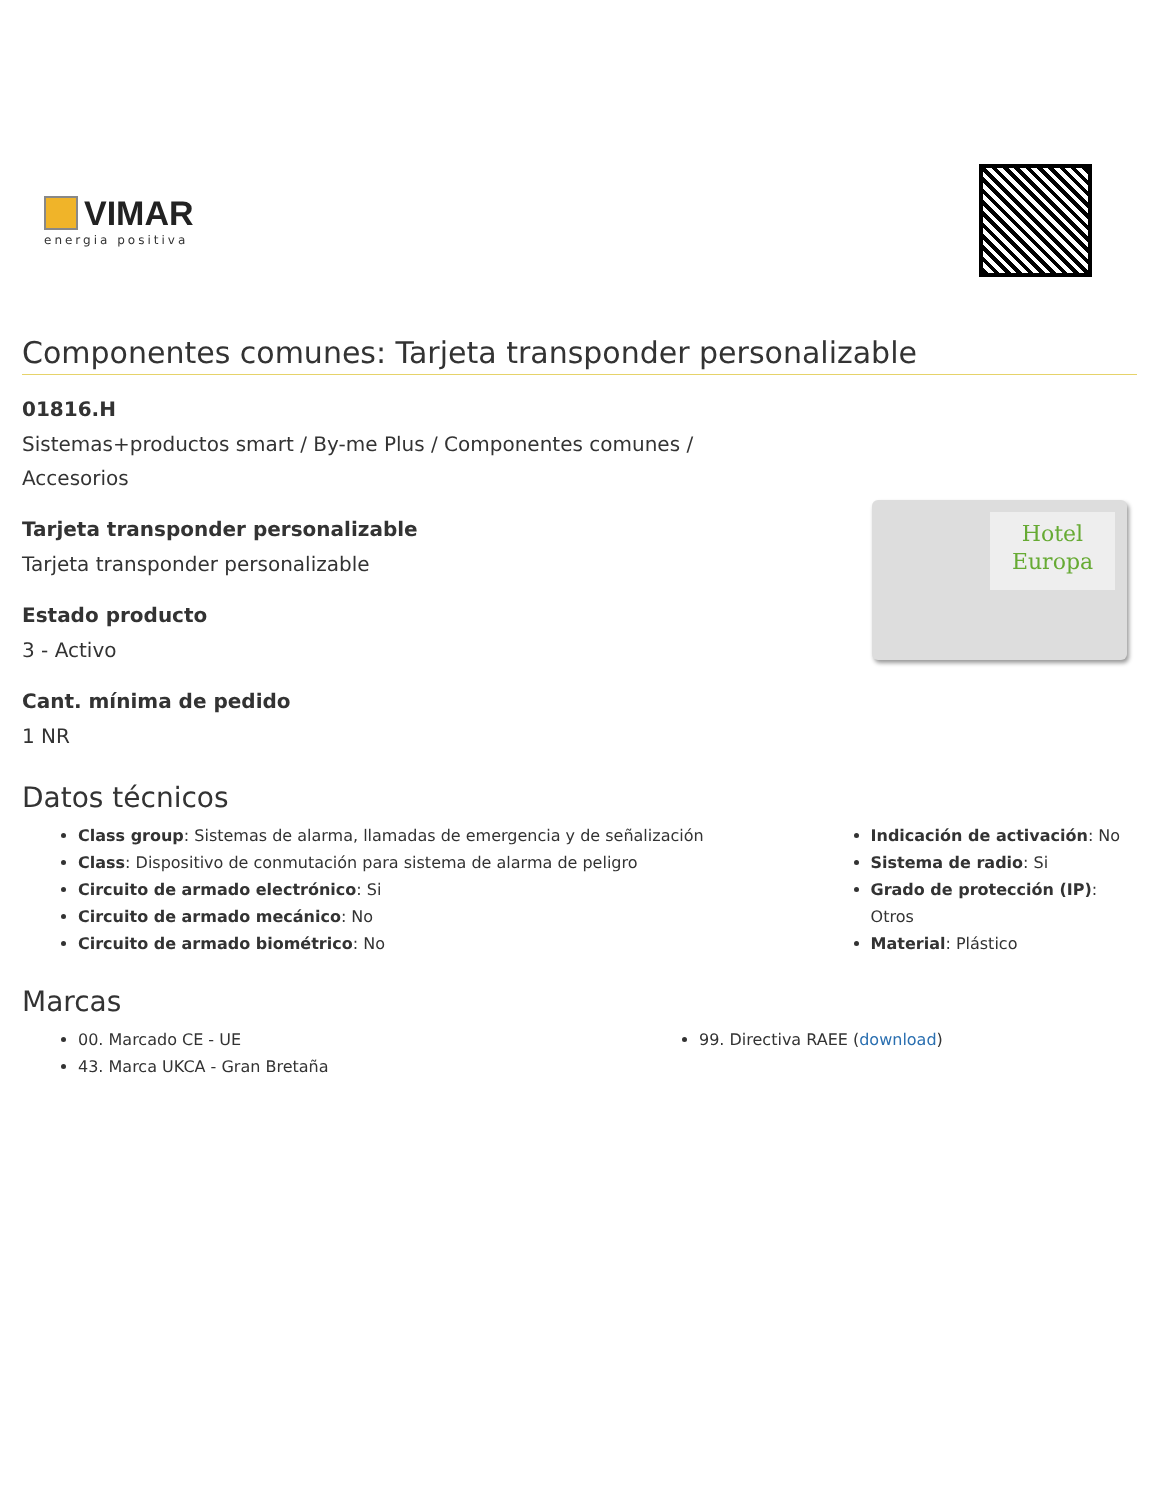VIMAR
energia positiva
Componentes comunes: Tarjeta transponder personalizable
01816.H
Sistemas+productos smart / By-me Plus / Componentes comunes /
Accesorios
Tarjeta transponder personalizable
Tarjeta transponder personalizable
Estado producto
3 - Activo
Cant. mínima de pedido
1 NR
Hotel
Europa
Datos técnicos
Class group: Sistemas de alarma, llamadas de emergencia y de señalización
Class: Dispositivo de conmutación para sistema de alarma de peligro
Circuito de armado electrónico: Si
Circuito de armado mecánico: No
Circuito de armado biométrico: No
Indicación de activación: No
Sistema de radio: Si
Grado de protección (IP): Otros
Material: Plástico
Marcas
00. Marcado CE - UE
43. Marca UKCA - Gran Bretaña
99. Directiva RAEE (download)